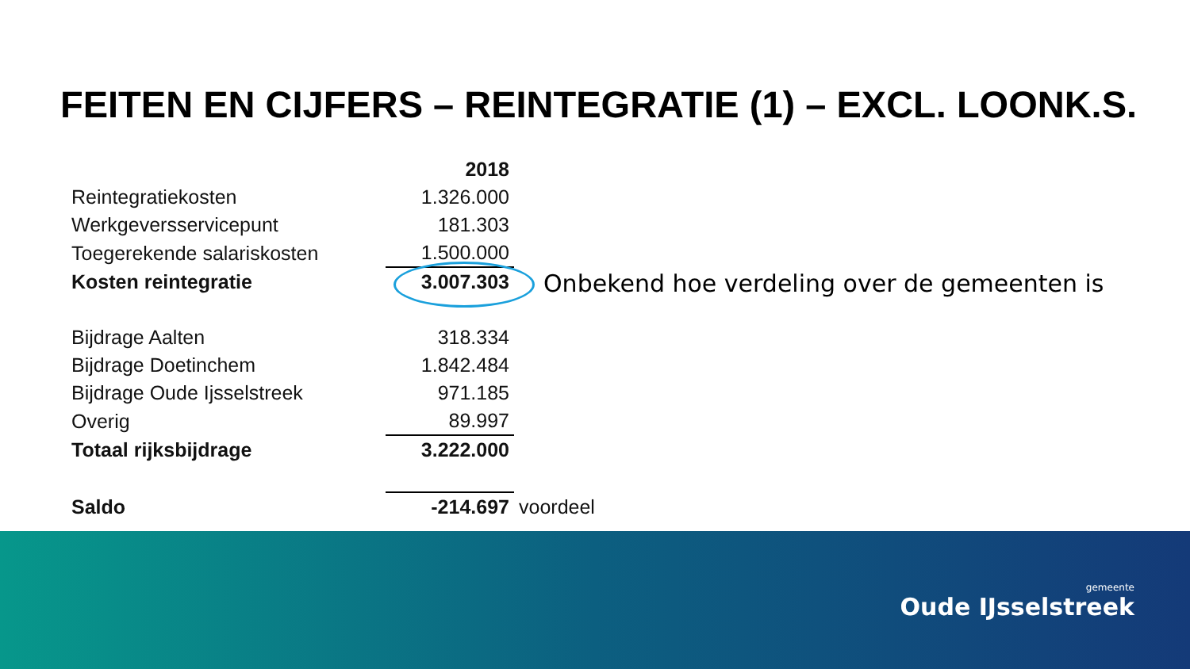FEITEN EN CIJFERS – REINTEGRATIE (1) – EXCL. LOONK.S.
| | 2018 | |
| Reintegratiekosten | 1.326.000 | |
| Werkgeversservicepunt | 181.303 | |
| Toegerekende salariskosten | 1.500.000 | |
| Kosten reintegratie | 3.007.303 | |
| Bijdrage Aalten | 318.334 | |
| Bijdrage Doetinchem | 1.842.484 | |
| Bijdrage Oude Ijsselstreek | 971.185 | |
| Overig | 89.997 | |
| Totaal rijksbijdrage | 3.222.000 | |
| Saldo | -214.697 | voordeel |
Onbekend hoe verdeling over de gemeenten is
gemeente
Oude IJsselstreek